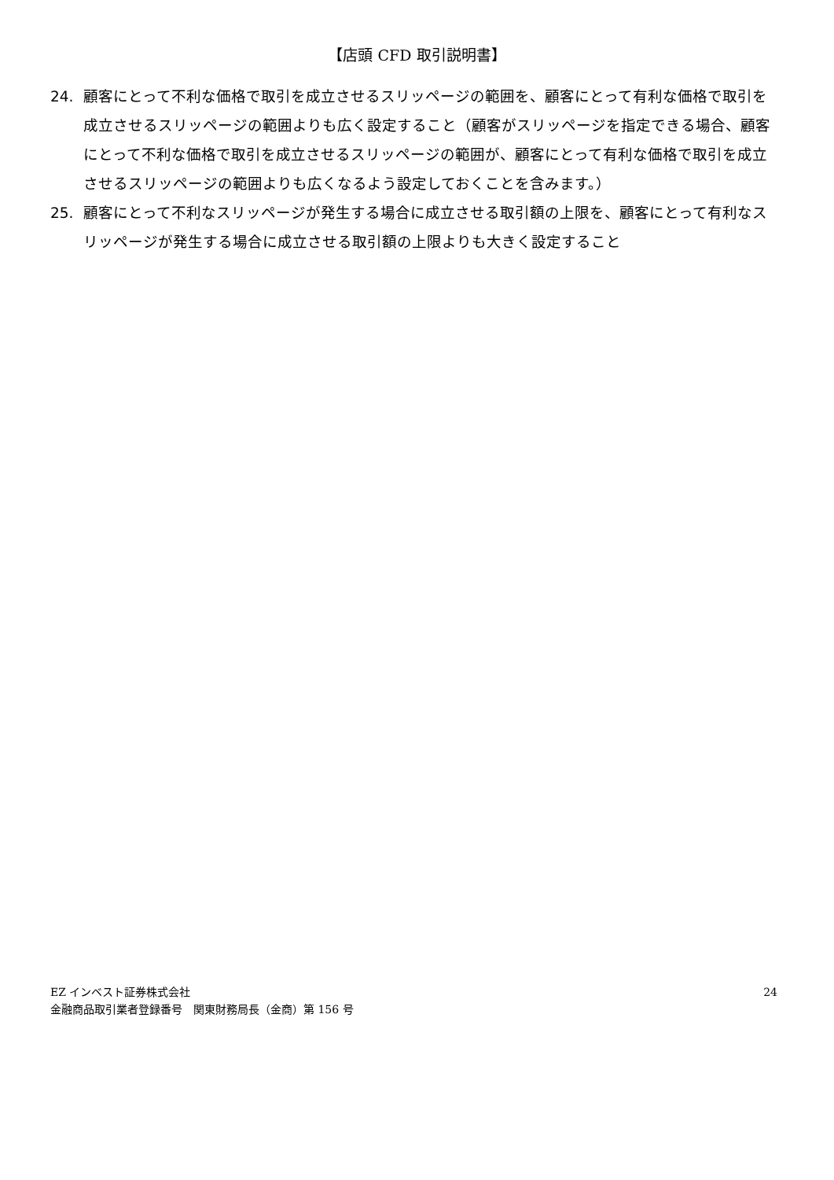【店頭 CFD 取引説明書】
24. 顧客にとって不利な価格で取引を成立させるスリッページの範囲を、顧客にとって有利な価格で取引を成立させるスリッページの範囲よりも広く設定すること（顧客がスリッページを指定できる場合、顧客にとって不利な価格で取引を成立させるスリッページの範囲が、顧客にとって有利な価格で取引を成立させるスリッページの範囲よりも広くなるよう設定しておくことを含みます。）
25. 顧客にとって不利なスリッページが発生する場合に成立させる取引額の上限を、顧客にとって有利なスリッページが発生する場合に成立させる取引額の上限よりも大きく設定すること
EZ インベスト証券株式会社
金融商品取引業者登録番号　関東財務局長（金商）第 156 号
24